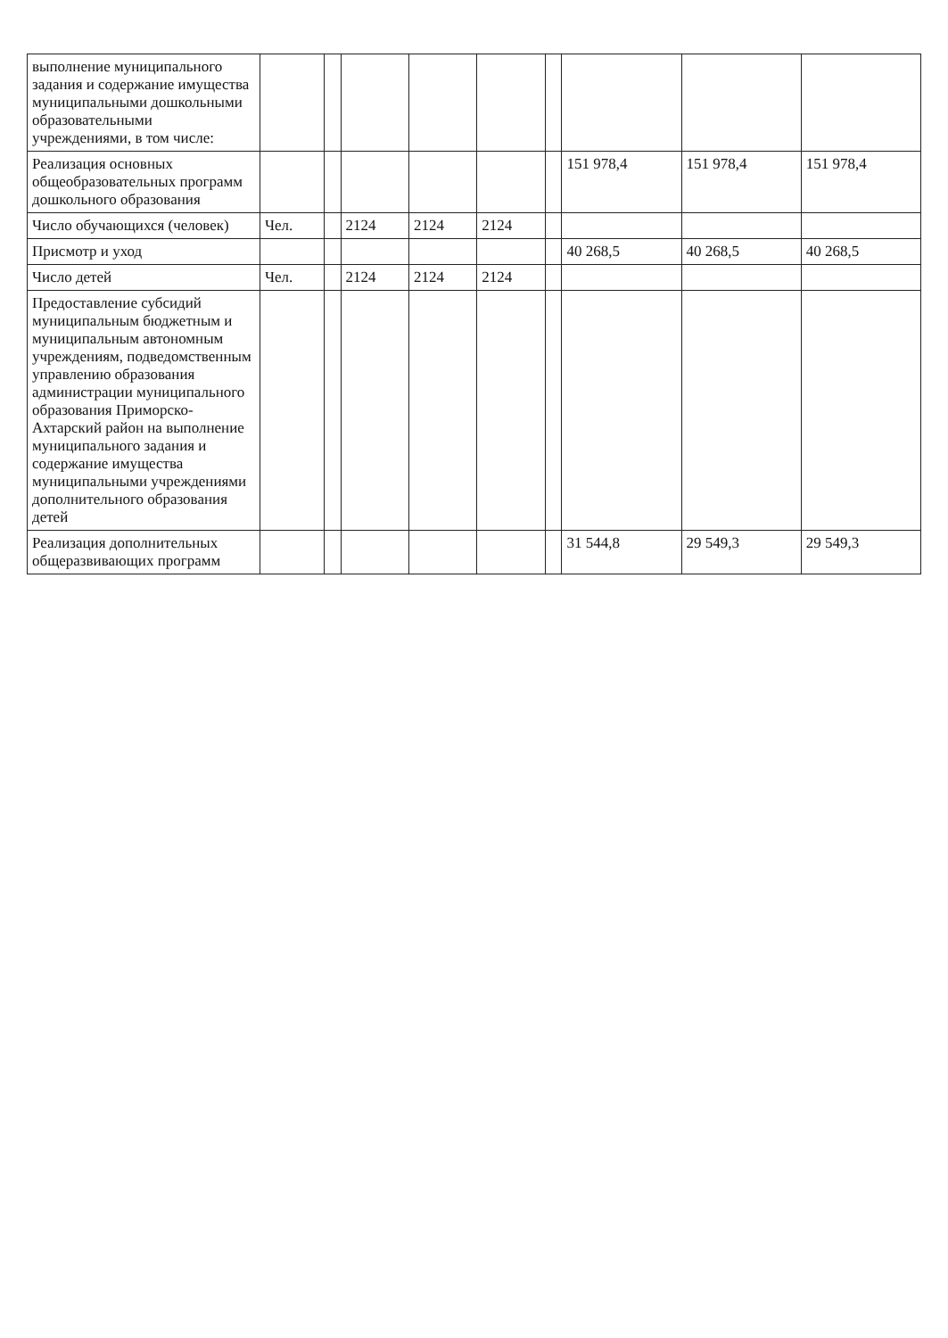| выполнение муниципального задания и содержание имущества муниципальными дошкольными образовательными учреждениями, в том числе: | | | | | | | | | |
| Реализация основных общеобразовательных программ дошкольного образования | | | | | | | 151 978,4 | 151 978,4 | 151 978,4 |
| Число обучающихся (человек) | Чел. | | 2124 | 2124 | 2124 | | | | |
| Присмотр и уход | | | | | | | 40 268,5 | 40 268,5 | 40 268,5 |
| Число детей | Чел. | | 2124 | 2124 | 2124 | | | | |
| Предоставление субсидий муниципальным бюджетным и муниципальным автономным учреждениям, подведомственным управлению образования администрации муниципального образования Приморско-Ахтарский район на выполнение муниципального задания и содержание имущества муниципальными учреждениями дополнительного образования детей | | | | | | | | | |
| Реализация дополнительных общеразвивающих программ | | | | | | | 31 544,8 | 29 549,3 | 29 549,3 |